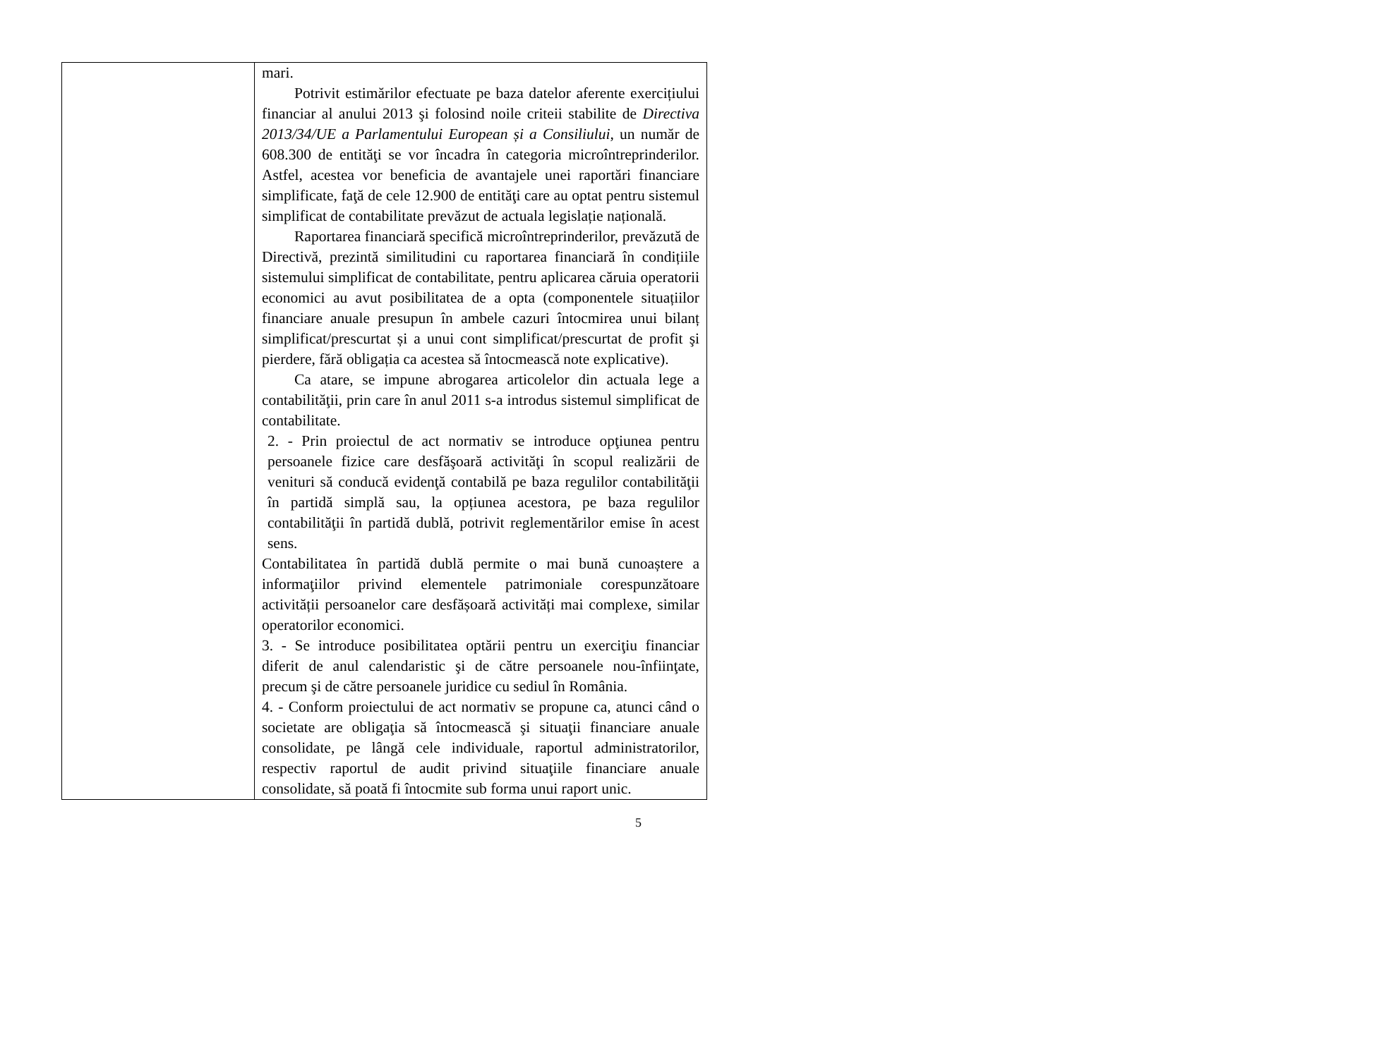| | mari. Potrivit estimărilor efectuate pe baza datelor aferente exercițiului financiar al anului 2013 şi folosind noile criteii stabilite de Directiva 2013/34/UE a Parlamentului European și a Consiliului, un număr de 608.300 de entităţi se vor încadra în categoria microîntreprinderilor. Astfel, acestea vor beneficia de avantajele unei raportări financiare simplificate, faţă de cele 12.900 de entităţi care au optat pentru sistemul simplificat de contabilitate prevăzut de actuala legislație națională. Raportarea financiară specifică microîntreprinderilor, prevăzută de Directivă, prezintă similitudini cu raportarea financiară în condițiile sistemului simplificat de contabilitate, pentru aplicarea căruia operatorii economici au avut posibilitatea de a opta (componentele situațiilor financiare anuale presupun în ambele cazuri întocmirea unui bilanț simplificat/prescurtat și a unui cont simplificat/prescurtat de profit şi pierdere, fără obligația ca acestea să întocmească note explicative). Ca atare, se impune abrogarea articolelor din actuala lege a contabilităţii, prin care în anul 2011 s-a introdus sistemul simplificat de contabilitate. 2. - Prin proiectul de act normativ se introduce opţiunea pentru persoanele fizice care desfăşoară activităţi în scopul realizării de venituri să conducă evidenţă contabilă pe baza regulilor contabilităţii în partidă simplă sau, la opțiunea acestora, pe baza regulilor contabilităţii în partidă dublă, potrivit reglementărilor emise în acest sens. Contabilitatea în partidă dublă permite o mai bună cunoaștere a informaţiilor privind elementele patrimoniale corespunzătoare activității persoanelor care desfășoară activități mai complexe, similar operatorilor economici. 3. - Se introduce posibilitatea optării pentru un exerciţiu financiar diferit de anul calendaristic şi de către persoanele nou-înfiinţate, precum şi de către persoanele juridice cu sediul în România. 4. - Conform proiectului de act normativ se propune ca, atunci când o societate are obligaţia să întocmească şi situaţii financiare anuale consolidate, pe lângă cele individuale, raportul administratorilor, respectiv raportul de audit privind situaţiile financiare anuale consolidate, să poată fi întocmite sub forma unui raport unic. |
5